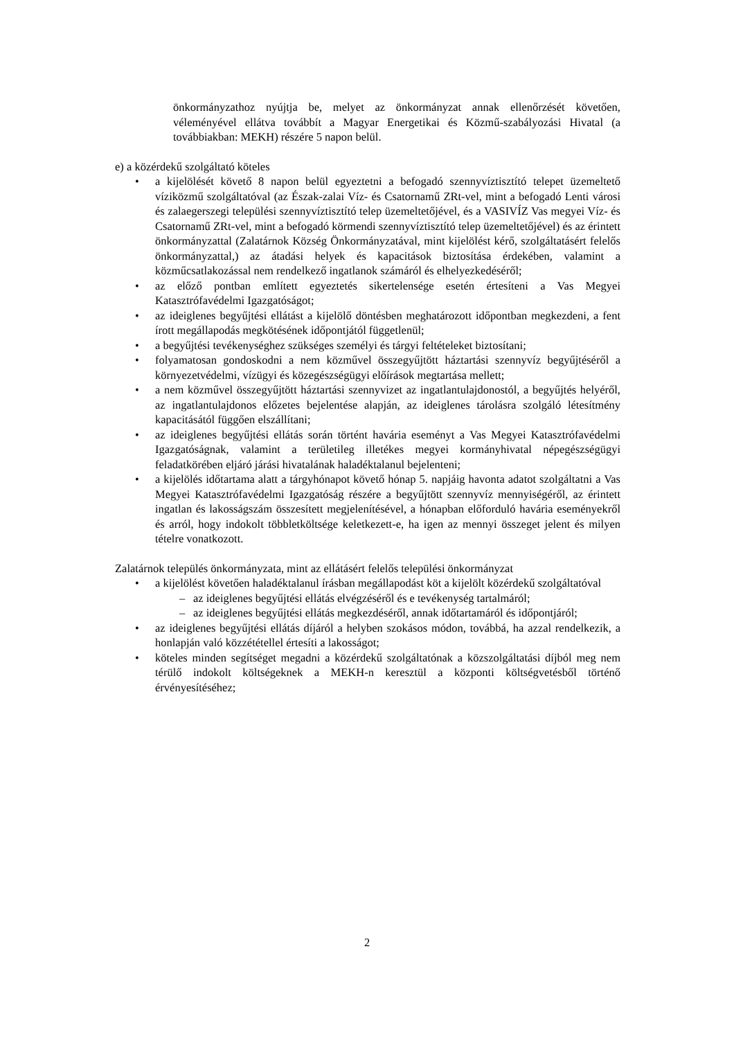önkormányzathoz nyújtja be, melyet az önkormányzat annak ellenőrzését követően, véleményével ellátva továbbít a Magyar Energetikai és Közmű-szabályozási Hivatal (a továbbiakban: MEKH) részére 5 napon belül.
e) a közérdekű szolgáltató köteles
• a kijelölését követő 8 napon belül egyeztetni a befogadó szennyvíztisztító telepet üzemeltető víziközmű szolgáltatóval (az Észak-zalai Víz- és Csatornamű ZRt-vel, mint a befogadó Lenti városi és zalaegerszegi települési szennyvíztisztító telep üzemeltetőjével, és a VASIVÍZ Vas megyei Víz- és Csatornamű ZRt-vel, mint a befogadó körmendi szennyvíztisztító telep üzemeltetőjével) és az érintett önkormányzattal (Zalatárnok Község Önkormányzatával, mint kijelölést kérő, szolgáltatásért felelős önkormányzattal,) az átadási helyek és kapacitások biztosítása érdekében, valamint a közműcsatlakozással nem rendelkező ingatlanok számáról és elhelyezkedéséről;
• az előző pontban említett egyeztetés sikertelensége esetén értesíteni a Vas Megyei Katasztrófavédelmi Igazgatóságot;
• az ideiglenes begyűjtési ellátást a kijelölő döntésben meghatározott időpontban megkezdeni, a fent írott megállapodás megkötésének időpontjától függetlenül;
• a begyűjtési tevékenységhez szükséges személyi és tárgyi feltételeket biztosítani;
• folyamatosan gondoskodni a nem közművel összegyűjtött háztartási szennyvíz begyűjtéséről a környezetvédelmi, vízügyi és közegészségügyi előírások megtartása mellett;
• a nem közművel összegyűjtött háztartási szennyvizet az ingatlantulajdonostól, a begyűjtés helyéről, az ingatlantulajdonos előzetes bejelentése alapján, az ideiglenes tárolásra szolgáló létesítmény kapacitásától függően elszállítani;
• az ideiglenes begyűjtési ellátás során történt havária eseményt a Vas Megyei Katasztrófavédelmi Igazgatóságnak, valamint a területileg illetékes megyei kormányhivatal népegészségügyi feladatkörében eljáró járási hivatalának haladéktalanul bejelenteni;
• a kijelölés időtartama alatt a tárgyhónapot követő hónap 5. napjáig havonta adatot szolgáltatni a Vas Megyei Katasztrófavédelmi Igazgatóság részére a begyűjtött szennyvíz mennyiségéről, az érintett ingatlan és lakosságszám összesített megjelenítésével, a hónapban előforduló havária eseményekről és arról, hogy indokolt többletköltsége keletkezett-e, ha igen az mennyi összeget jelent és milyen tételre vonatkozott.
Zalatárnok település önkormányzata, mint az ellátásért felelős települési önkormányzat
• a kijelölést követően haladéktalanul írásban megállapodást köt a kijelölt közérdekű szolgáltatóval
– az ideiglenes begyűjtési ellátás elvégzéséről és e tevékenység tartalmáról;
– az ideiglenes begyűjtési ellátás megkezdéséről, annak időtartamáról és időpontjáról;
• az ideiglenes begyűjtési ellátás díjáról a helyben szokásos módon, továbbá, ha azzal rendelkezik, a honlapján való közzététellel értesíti a lakosságot;
• köteles minden segítséget megadni a közérdekű szolgáltatónak a közszolgáltatási díjból meg nem térülő indokolt költségeknek a MEKH-n keresztül a központi költségvetésből történő érvényesítéséhez;
2